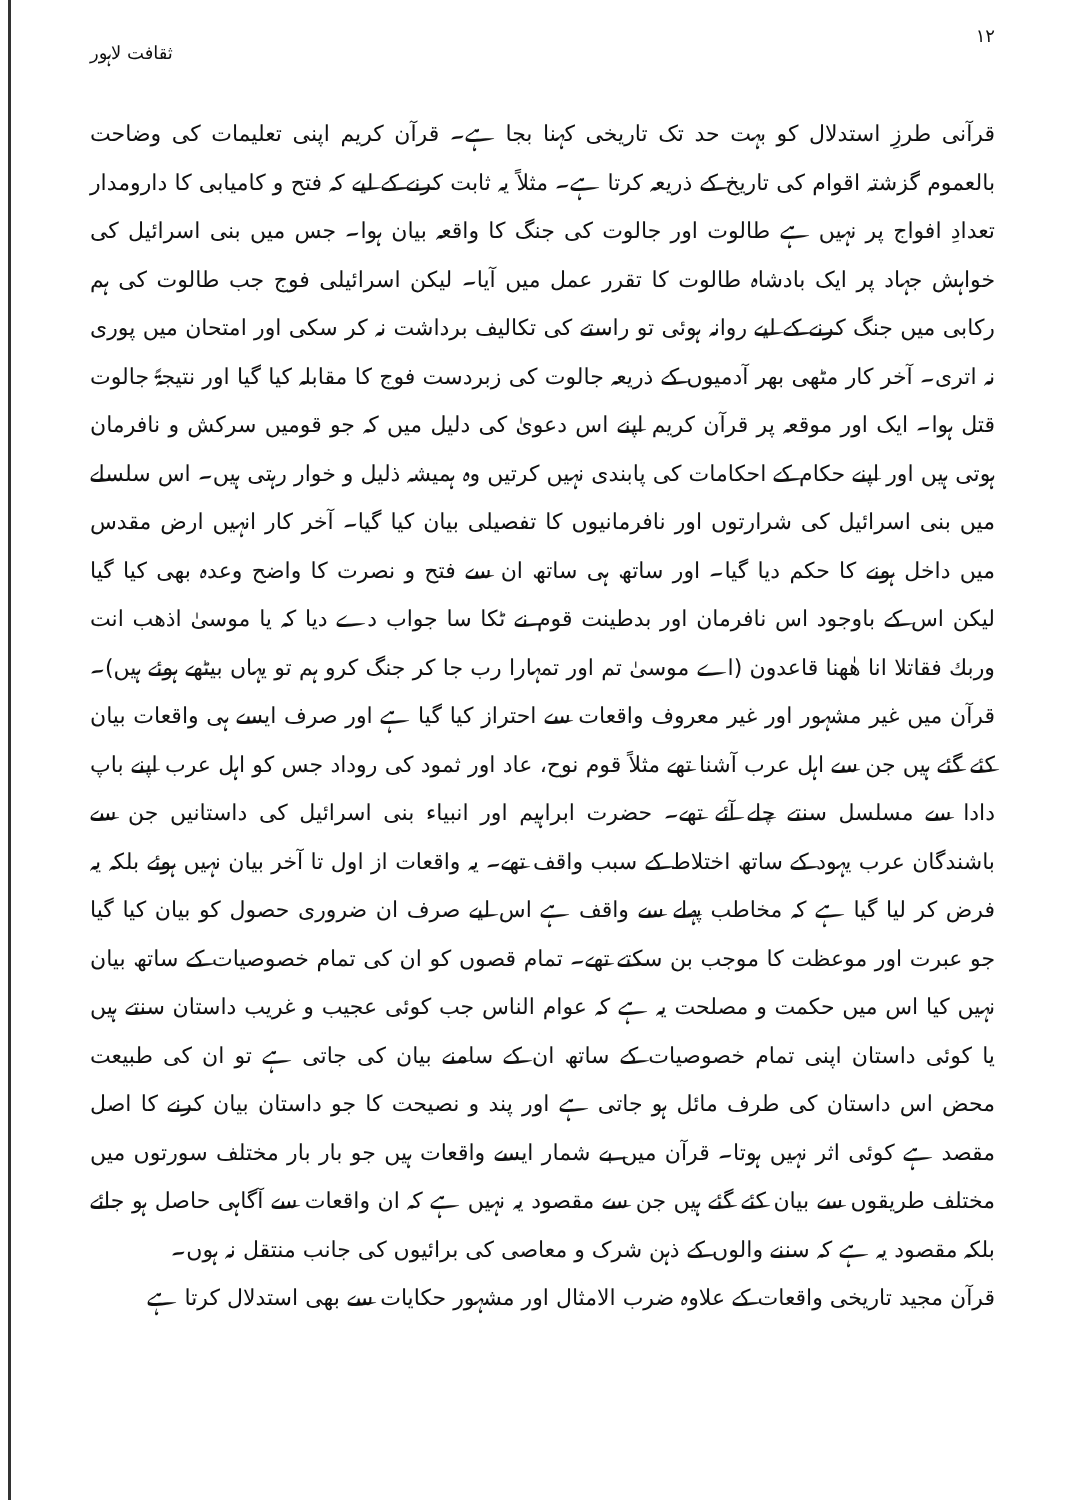١٢ ثقافت لاہور
قرآنی طرزِ استدلال کو بہت حد تک تاریخی کہنا بجا ہے۔ قرآن کریم اپنی تعلیمات کی وضاحت بالعموم گزشتہ اقوام کی تاریخ کے ذریعہ کرتا ہے۔ مثلاً یہ ثابت کرنے کے لیے کہ فتح و کامیابی کا دارومدار تعدادِ افواج پر نہیں ہے طالوت اور جالوت کی جنگ کا واقعہ بیان ہوا۔ جس میں بنی اسرائیل کی خواہش جہاد پر ایک بادشاہ طالوت کا تقرر عمل میں آیا۔ لیکن اسرائیلی فوج جب طالوت کی ہم رکابی میں جنگ کرنے کے لیے روانہ ہوئی تو راستے کی تکالیف برداشت نہ کر سکی اور امتحان میں پوری نہ اتری۔ آخر کار مٹھی بھر آدمیوں کے ذریعہ جالوت کی زبردست فوج کا مقابلہ کیا گیا اور نتیجۃً جالوت قتل ہوا۔ ایک اور موقعہ پر قرآن کریم اپنے اس دعویٰ کی دلیل میں کہ جو قومیں سرکش و نافرمان ہوتی ہیں اور اپنے حکام کے احکامات کی پابندی نہیں کرتیں وہ ہمیشہ ذلیل و خوار رہتی ہیں۔ اس سلسلے میں بنی اسرائیل کی شرارتوں اور نافرمانیوں کا تفصیلی بیان کیا گیا۔ آخر کار انہیں ارض مقدس میں داخل ہونے کا حکم دیا گیا۔ اور ساتھ ہی ساتھ ان سے فتح و نصرت کا واضح وعدہ بھی کیا گیا لیکن اس کے باوجود اس نافرمان اور بدطینت قوم نے ٹکا سا جواب دے دیا کہ یا موسیٰ اذهب انت وربك فقاتلا انا هٰهنا قاعدون (اے موسیٰ تم اور تمہارا رب جا کر جنگ کرو ہم تو یہاں بیٹھے ہوئے ہیں)۔ قرآن میں غیر مشہور اور غیر معروف واقعات سے احتراز کیا گیا ہے اور صرف ایسے ہی واقعات بیان کئے گئے ہیں جن سے اہل عرب آشنا تھے مثلاً قوم نوح، عاد اور ثمود کی روداد جس کو اہل عرب اپنے باپ دادا سے مسلسل سنتے چلے آئے تھے۔ حضرت ابراہیم اور انبیاء بنی اسرائیل کی داستانیں جن سے باشندگان عرب یہود کے ساتھ اختلاط کے سبب واقف تھے۔ یہ واقعات از اول تا آخر بیان نہیں ہوئے بلکہ یہ فرض کر لیا گیا ہے کہ مخاطب پہلے سے واقف ہے اس لیے صرف ان ضروری حصول کو بیان کیا گیا جو عبرت اور موعظت کا موجب بن سکتے تھے۔ تمام قصوں کو ان کی تمام خصوصیات کے ساتھ بیان نہیں کیا اس میں حکمت و مصلحت یہ ہے کہ عوام الناس جب کوئی عجیب و غریب داستان سنتے ہیں یا کوئی داستان اپنی تمام خصوصیات کے ساتھ ان کے سامنے بیان کی جاتی ہے تو ان کی طبیعت محض اس داستان کی طرف مائل ہو جاتی ہے اور پند و نصیحت کا جو داستان بیان کرنے کا اصل مقصد ہے کوئی اثر نہیں ہوتا۔ قرآن میں بے شمار ایسے واقعات ہیں جو بار بار مختلف سورتوں میں مختلف طریقوں سے بیان کئے گئے ہیں جن سے مقصود یہ نہیں ہے کہ ان واقعات سے آگاہی حاصل ہو جائے بلکہ مقصود یہ ہے کہ سننے والوں کے ذہن شرک و معاصی کی برائیوں کی جانب منتقل نہ ہوں۔
قرآن مجید تاریخی واقعات کے علاوہ ضرب الامثال اور مشہور حکایات سے بھی استدلال کرتا ہے